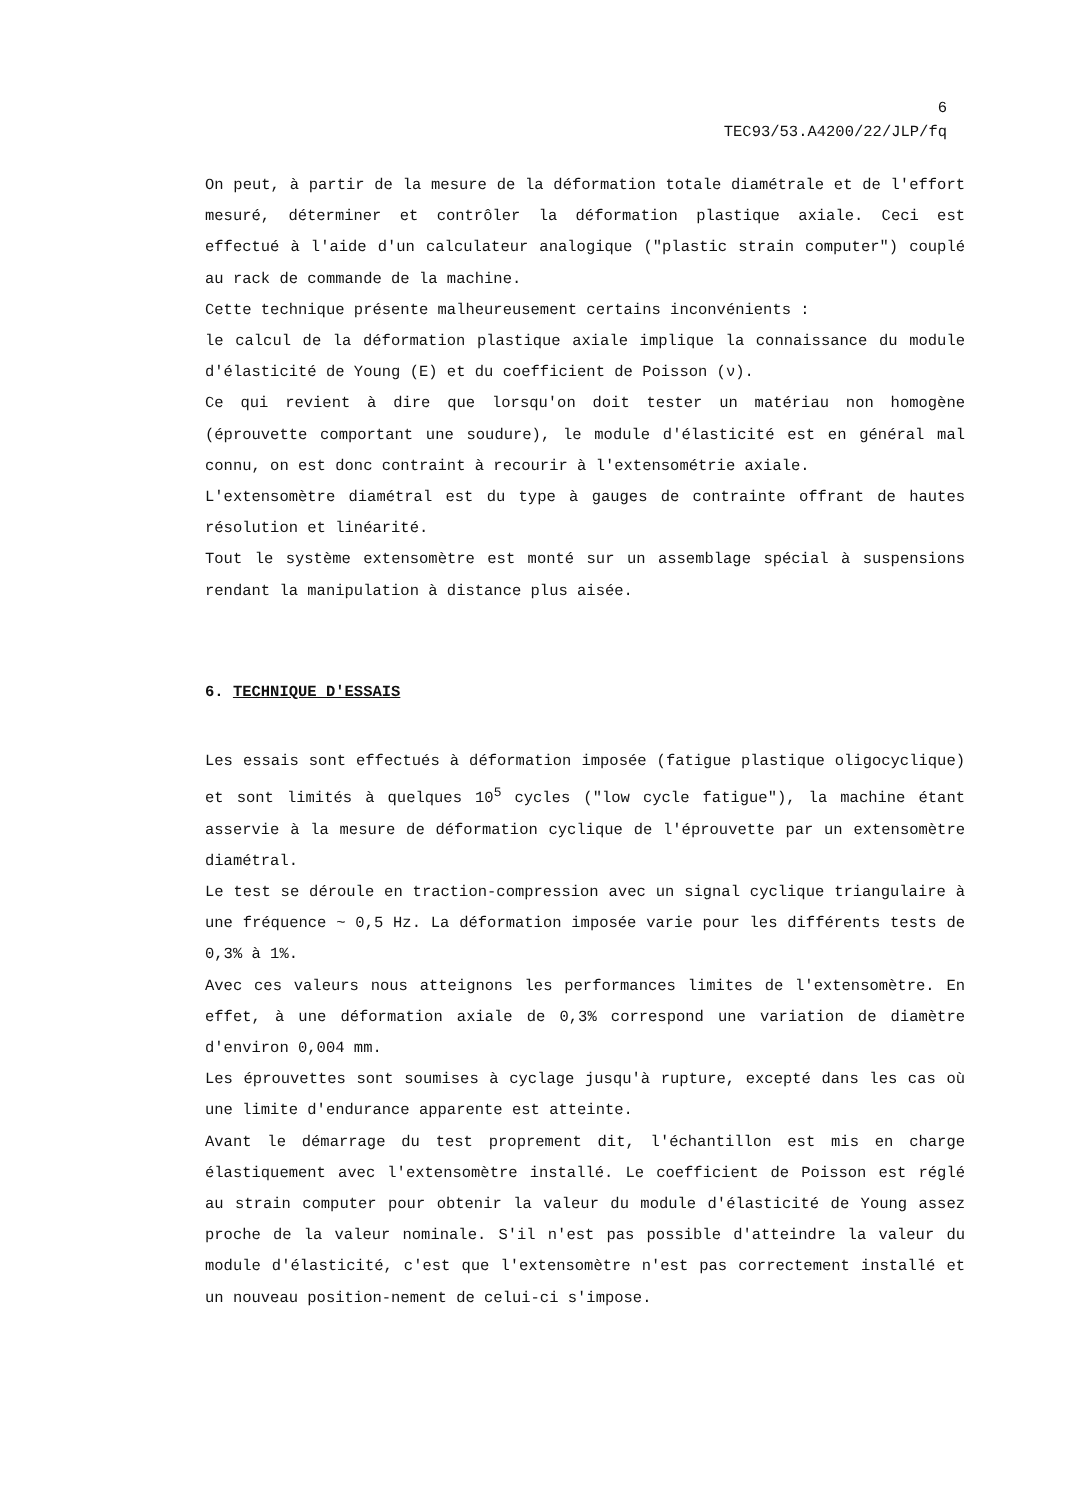6
TEC93/53.A4200/22/JLP/fq
On peut, à partir de la mesure de la déformation totale diamétrale et de l'effort mesuré, déterminer et contrôler la déformation plastique axiale. Ceci est effectué à l'aide d'un calculateur analogique ("plastic strain computer") couplé au rack de commande de la machine.
Cette technique présente malheureusement certains inconvénients :
le calcul de la déformation plastique axiale implique la connaissance du module d'élasticité de Young (E) et du coefficient de Poisson (ν).
Ce qui revient à dire que lorsqu'on doit tester un matériau non homogène (éprouvette comportant une soudure), le module d'élasticité est en général mal connu, on est donc contraint à recourir à l'extensométrie axiale.
L'extensomètre diamétral est du type à gauges de contrainte offrant de hautes résolution et linéarité.
Tout le système extensomètre est monté sur un assemblage spécial à suspensions rendant la manipulation à distance plus aisée.
6. TECHNIQUE D'ESSAIS
Les essais sont effectués à déformation imposée (fatigue plastique oligocyclique) et sont limités à quelques 10<sup>5</sup> cycles ("low cycle fatigue"), la machine étant asservie à la mesure de déformation cyclique de l'éprouvette par un extensomètre diamétral.
Le test se déroule en traction-compression avec un signal cyclique triangulaire à une fréquence ~ 0,5 Hz. La déformation imposée varie pour les différents tests de 0,3% à 1%.
Avec ces valeurs nous atteignons les performances limites de l'extensomètre. En effet, à une déformation axiale de 0,3% correspond une variation de diamètre d'environ 0,004 mm.
Les éprouvettes sont soumises à cyclage jusqu'à rupture, excepté dans les cas où une limite d'endurance apparente est atteinte.
Avant le démarrage du test proprement dit, l'échantillon est mis en charge élastiquement avec l'extensomètre installé. Le coefficient de Poisson est réglé au strain computer pour obtenir la valeur du module d'élasticité de Young assez proche de la valeur nominale. S'il n'est pas possible d'atteindre la valeur du module d'élasticité, c'est que l'extensomètre n'est pas correctement installé et un nouveau position-nement de celui-ci s'impose.